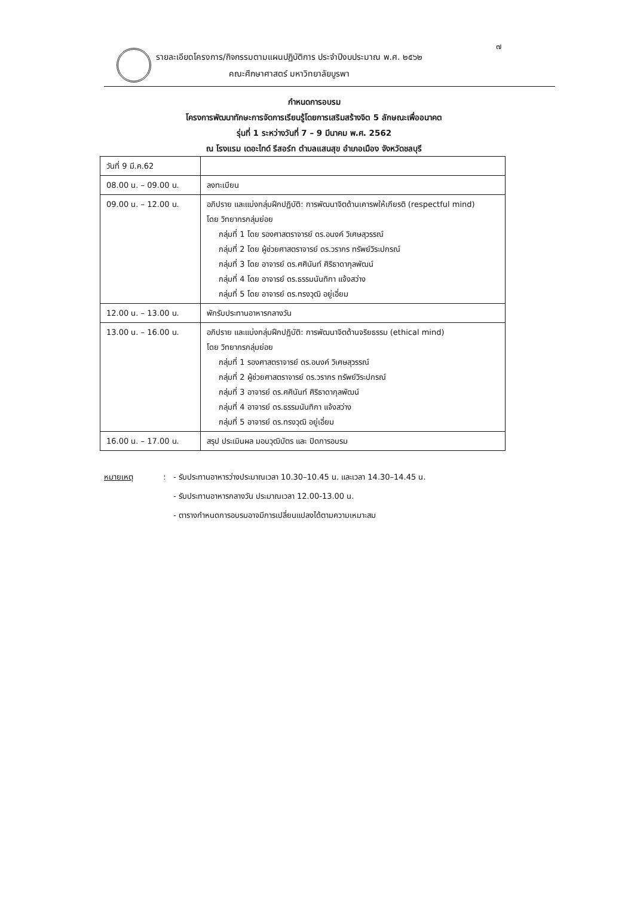๗
รายละเอียดโครงการ/กิจกรรมตามแผนปฏิบัติการ ประจำปีงบประมาณ พ.ศ. ๒๕๖๒
คณะศึกษาศาสตร์ มหาวิทยาลัยบูรพา
กำหนดการอบรม
โครงการพัฒนาทักษะการจัดการเรียนรู้โดยการเสริมสร้างจิต 5 ลักษณะเพื่ออนาคต
รุ่นที่ 1 ระหว่างวันที่ 7 – 9 มีนาคม พ.ศ. 2562
ณ โรงแรม เดอะไทด์ รีสอร์ท ตำบลแสนสุข อำเภอเมือง จังหวัดชลบุรี
| วันที่ 9 มี.ค.62 | |
| 08.00 น. – 09.00 น. | ลงทะเบียน |
| 09.00 น. – 12.00 น. | อภิปราย และแบ่งกลุ่มฝึกปฏิบัติ: การพัฒนาจิตด้านเคารพให้เกียรติ (respectful mind) โดย วิทยากรกลุ่มย่อย กลุ่มที่ 1 โดย รองศาสตราจารย์ ดร.อนงค์ วิเศษสุวรรณ์ กลุ่มที่ 2 โดย ผู้ช่วยศาสตราจารย์ ดร.วรากร ทรัพย์วิระปกรณ์ กลุ่มที่ 3 โดย อาจารย์ ดร.ศศินันท์ ศิริธาดากุลพัฒน์ กลุ่มที่ 4 โดย อาจารย์ ดร.ธรรมนันทิกา แจ้งสว่าง กลุ่มที่ 5 โดย อาจารย์ ดร.ทรงวุฒิ อยู่เอี่ยม |
| 12.00 น. – 13.00 น. | พักรับประทานอาหารกลางวัน |
| 13.00 น. – 16.00 น. | อภิปราย และแบ่งกลุ่มฝึกปฏิบัติ: การพัฒนาจิตด้านจริยธรรม (ethical mind) โดย วิทยากรกลุ่มย่อย กลุ่มที่ 1 รองศาสตราจารย์ ดร.อนงค์ วิเศษสุวรรณ์ กลุ่มที่ 2 ผู้ช่วยศาสตราจารย์ ดร.วรากร ทรัพย์วิระปกรณ์ กลุ่มที่ 3 อาจารย์ ดร.ศศินันท์ ศิริธาดากุลพัฒน์ กลุ่มที่ 4 อาจารย์ ดร.ธรรมนันทิกา แจ้งสว่าง กลุ่มที่ 5 อาจารย์ ดร.ทรงวุฒิ อยู่เอี่ยม |
| 16.00 น. – 17.00 น. | สรุป ประเมินผล มอบวุฒิบัตร และ ปิดการอบรม |
หมายเหตุ :
- รับประทานอาหารว่างประมาณเวลา 10.30–10.45 น. และเวลา 14.30–14.45 น.
- รับประทานอาหารกลางวัน ประมาณเวลา 12.00-13.00 น.
- ตารางกำหนดการอบรมอาจมีการเปลี่ยนแปลงได้ตามความเหมาะสม